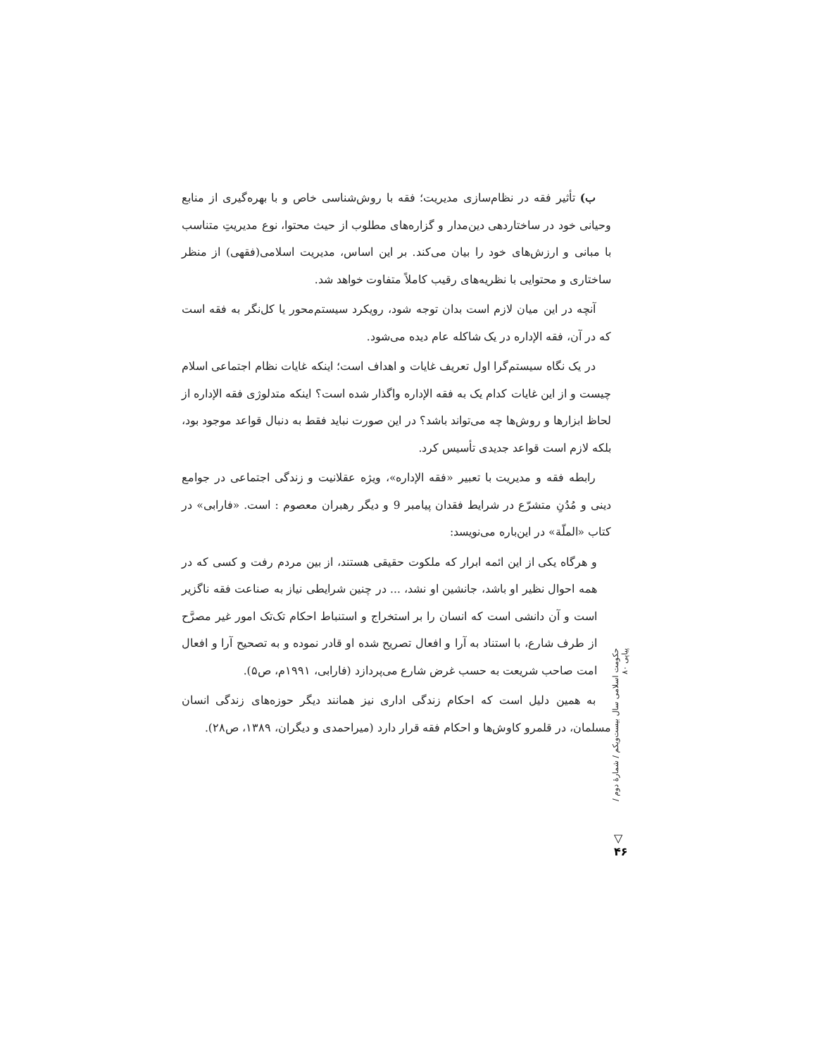ب) تأثیر فقه در نظام‌سازی مدیریت؛ فقه با روش‌شناسی خاص و با بهره‌گیری از منابع وحیانی خود در ساختاردهی دین‌مدار و گزاره‌های مطلوب از حیث محتوا، نوع مدیریتِ متناسب با مبانی و ارزش‌های خود را بیان می‌کند. بر این اساس، مدیریت اسلامی(فقهی) از منظر ساختاری و محتوایی با نظریه‌های رقیب کاملاً متفاوت خواهد شد.
آنچه در این میان لازم است بدان توجه شود، رویکرد سیستم‌محور یا کل‌نگر به فقه است که در آن، فقه الإداره در یک شاکله عام دیده می‌شود.
در یک نگاه سیستم‌گرا اول تعریف غایات و اهداف است؛ اینکه غایات نظام اجتماعی اسلام چیست و از این غایات کدام یک به فقه الإداره واگذار شده است؟ اینکه متدلوژی فقه الإداره از لحاظ ابزارها و روش‌ها چه می‌تواند باشد؟ در این صورت نباید فقط به دنبال قواعد موجود بود، بلکه لازم است قواعد جدیدی تأسیس کرد.
رابطه فقه و مدیریت با تعبیر «فقه الإداره»، ویژه عقلانیت و زندگی اجتماعی در جوامع دینی و مُدُنِ متشرّع در شرایط فقدان پیامبر 9 و دیگر رهبران معصوم : است. «فارابی» در کتاب «الملّة» در این‌باره می‌نویسد:
و هرگاه یکی از این ائمه ابرار که ملکوت حقیقی هستند، از بین مردم رفت و کسی که در همه احوال نظیر او باشد، جانشین او نشد، ... در چنین شرایطی نیاز به صناعت فقه ناگزیر است و آن دانشی است که انسان را بر استخراج و استنباط احکام تک‌تک امور غیر مصرَّح از طرف شارع، با استناد به آرا و افعال تصریح شده او قادر نموده و به تصحیح آرا و افعال امت صاحب شریعت به حسب غرض شارع می‌پردازد (فارابی، ۱۹۹۱م، ص۵).
به همین دلیل است که احکام زندگی اداری نیز همانند دیگر حوزه‌های زندگی انسان مسلمان، در قلمرو کاوش‌ها و احکام فقه قرار دارد (میراحمدی و دیگران، ۱۳۸۹، ص۲۸).
حکومت اسلامی سال بیست‌ویکم / شمارهٔ دوم / پیاپی ۸۰
▽
۴۶